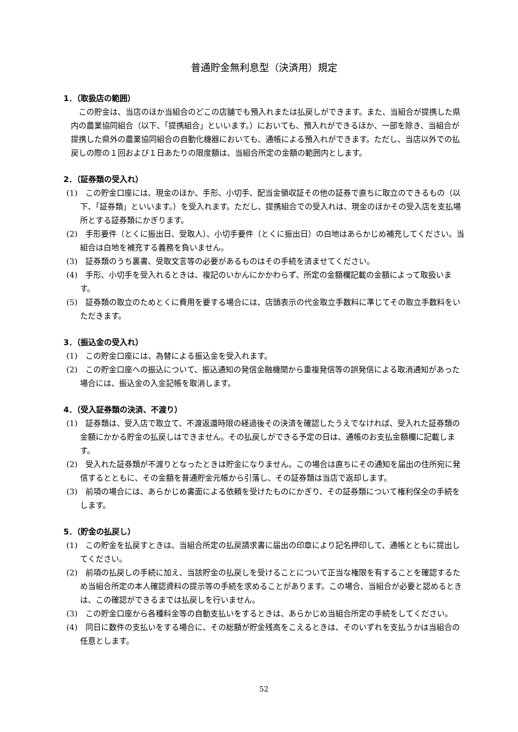普通貯金無利息型（決済用）規定
1．（取扱店の範囲）
この貯金は、当店のほか当組合のどこの店舗でも預入れまたは払戻しができます。また、当組合が提携した県内の農業協同組合（以下、「提携組合」といいます。）においても、預入れができるほか、一部を除き、当組合が提携した県外の農業協同組合の自動化機器においても、通帳による預入れができます。ただし、当店以外での払戻しの際の１回および１日あたりの限度額は、当組合所定の金額の範囲内とします。
2．（証券類の受入れ）
(1)　この貯金口座には、現金のほか、手形、小切手、配当金領収証その他の証券で直ちに取立のできるもの（以下、「証券類」といいます。）を受入れます。ただし、提携組合での受入れは、現金のほかその受入店を支払場所とする証券類にかぎります。
(2)　手形要件（とくに振出日、受取人）、小切手要件（とくに振出日）の白地はあらかじめ補充してください。当組合は白地を補充する義務を負いません。
(3)　証券類のうち裏書、受取文言等の必要があるものはその手続を済ませてください。
(4)　手形、小切手を受入れるときは、複記のいかんにかかわらず、所定の金額欄記載の金額によって取扱います。
(5)　証券類の取立のためとくに費用を要する場合には、店頭表示の代金取立手数料に準じてその取立手数料をいただきます。
3．（振込金の受入れ）
(1)　この貯金口座には、為替による振込金を受入れます。
(2)　この貯金口座への振込について、振込通知の発信金融機関から重複発信等の誤発信による取消通知があった場合には、振込金の入金記帳を取消します。
4．（受入証券類の決済、不渡り）
(1)　証券類は、受入店で取立て、不渡返還時限の経過後その決済を確認したうえでなければ、受入れた証券類の金額にかかる貯金の払戻しはできません。その払戻しができる予定の日は、通帳のお支払金額欄に記載します。
(2)　受入れた証券類が不渡りとなったときは貯金になりません。この場合は直ちにその通知を届出の住所宛に発信するとともに、その金額を普通貯金元帳から引落し、その証券類は当店で返却します。
(3)　前項の場合には、あらかじめ書面による依頼を受けたものにかぎり、その証券類について権利保全の手続をします。
5．（貯金の払戻し）
(1)　この貯金を払戻すときは、当組合所定の払戻請求書に届出の印章により記名押印して、通帳とともに提出してください。
(2)　前項の払戻しの手続に加え、当該貯金の払戻しを受けることについて正当な権限を有することを確認するため当組合所定の本人確認資料の提示等の手続を求めることがあります。この場合、当組合が必要と認めるときは、この確認ができるまでは払戻しを行いません。
(3)　この貯金口座から各種料金等の自動支払いをするときは、あらかじめ当組合所定の手続をしてください。
(4)　同日に数件の支払いをする場合に、その総額が貯金残高をこえるときは、そのいずれを支払うかは当組合の任意とします。
52